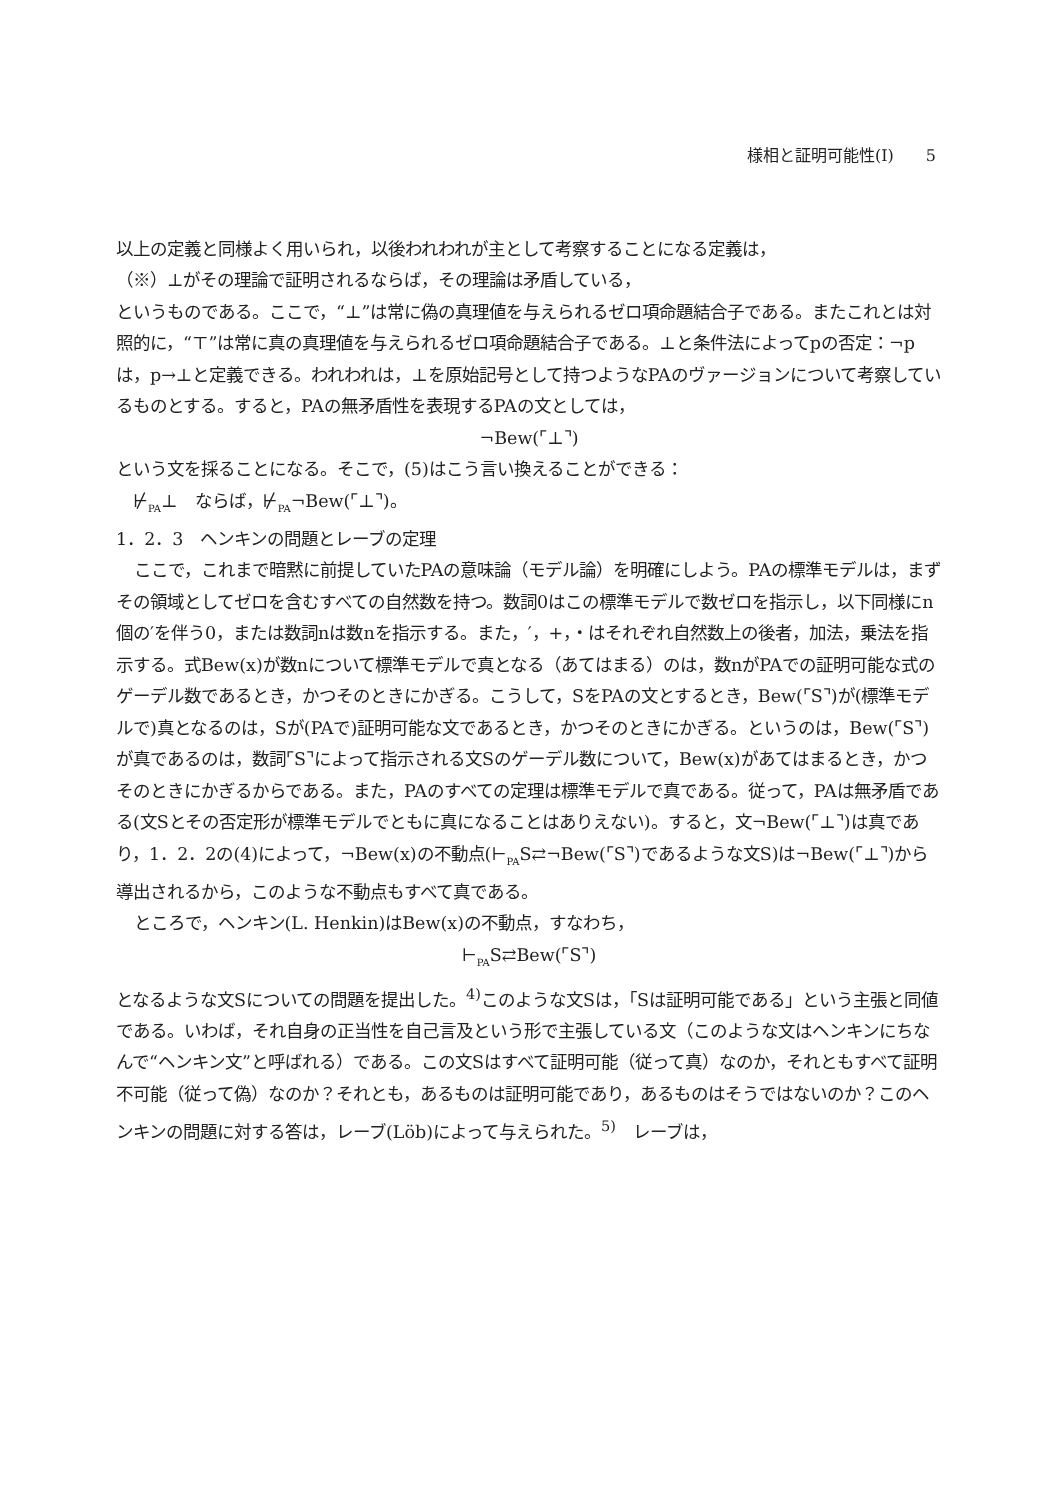様相と証明可能性(Ⅰ)　　5
以上の定義と同様よく用いられ，以後われわれが主として考察することになる定義は，
（※）⊥がその理論で証明されるならば，その理論は矛盾している，
というものである。ここで，“⊥”は常に偽の真理値を与えられるゼロ項命題結合子である。またこれとは対照的に，“⊤”は常に真の真理値を与えられるゼロ項命題結合子である。⊥と条件法によってpの否定：¬pは，p→⊥と定義できる。われわれは，⊥を原始記号として持つようなPAのヴァージョンについて考察しているものとする。すると，PAの無矛盾性を表現するPAの文としては，
¬Bew(⌜⊥⌝)
という文を採ることになる。そこで，(5)はこう言い換えることができる：
　⊬<sub>PA</sub>⊥　ならば，⊬<sub>PA</sub>¬Bew(⌜⊥⌝)。
1．2．3　ヘンキンの問題とレーブの定理
ここで，これまで暗黙に前提していたPAの意味論（モデル論）を明確にしよう。PAの標準モデルは，まずその領域としてゼロを含むすべての自然数を持つ。数詞0はこの標準モデルで数ゼロを指示し，以下同様にn個の′を伴う0，または数詞nは数nを指示する。また，′，+，・はそれぞれ自然数上の後者，加法，乗法を指示する。式Bew(x)が数nについて標準モデルで真となる（あてはまる）のは，数nがPAでの証明可能な式のゲーデル数であるとき，かつそのときにかぎる。こうして，SをPAの文とするとき，Bew(⌜S⌝)が(標準モデルで)真となるのは，Sが(PAで)証明可能な文であるとき，かつそのときにかぎる。というのは，Bew(⌜S⌝)　が真であるのは，数詞⌜S⌝によって指示される文Sのゲーデル数について，Bew(x)があてはまるとき，かつそのときにかぎるからである。また，PAのすべての定理は標準モデルで真である。従って，PAは無矛盾である(文Sとその否定形が標準モデルでともに真になることはありえない)。すると，文¬Bew(⌜⊥⌝)は真であり，1．2．2の(4)によって，¬Bew(x)の不動点(⊢<sub>PA</sub>S⇄¬Bew(⌜S⌝)であるような文S)は¬Bew(⌜⊥⌝)から導出されるから，このような不動点もすべて真である。
ところで，ヘンキン(L. Henkin)はBew(x)の不動点，すなわち，
⊢<sub>PA</sub>S⇄Bew(⌜S⌝)
となるような文Sについての問題を提出した。<sup>4)</sup>このような文Sは，「Sは証明可能である」という主張と同値である。いわば，それ自身の正当性を自己言及という形で主張している文（このような文はヘンキンにちなんで“ヘンキン文”と呼ばれる）である。この文Sはすべて証明可能（従って真）なのか，それともすべて証明不可能（従って偽）なのか？それとも，あるものは証明可能であり，あるものはそうではないのか？このヘンキンの問題に対する答は，レーブ(Löb)によって与えられた。<sup>5)</sup>　レーブは，